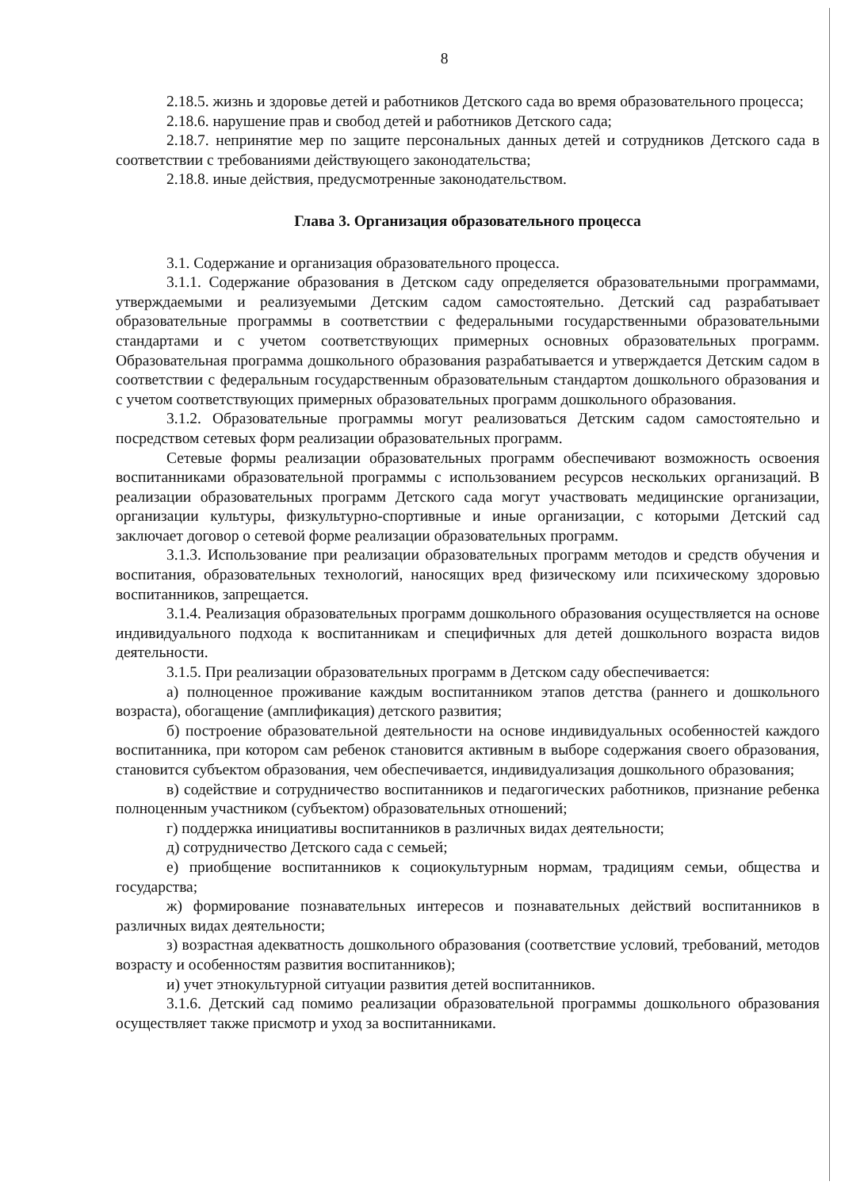8
2.18.5. жизнь и здоровье детей и работников Детского сада во время образовательного процесса;
2.18.6. нарушение прав и свобод детей и работников Детского сада;
2.18.7. непринятие мер по защите персональных данных детей и сотрудников Детского сада в соответствии с требованиями действующего законодательства;
2.18.8. иные действия, предусмотренные законодательством.
Глава 3. Организация образовательного процесса
3.1. Содержание и организация образовательного процесса.
3.1.1. Содержание образования в Детском саду определяется образовательными программами, утверждаемыми и реализуемыми Детским садом самостоятельно. Детский сад разрабатывает образовательные программы в соответствии с федеральными государственными образовательными стандартами и с учетом соответствующих примерных основных образовательных программ. Образовательная программа дошкольного образования разрабатывается и утверждается Детским садом в соответствии с федеральным государственным образовательным стандартом дошкольного образования и с учетом соответствующих примерных образовательных программ дошкольного образования.
3.1.2. Образовательные программы могут реализоваться Детским садом самостоятельно и посредством сетевых форм реализации образовательных программ.
Сетевые формы реализации образовательных программ обеспечивают возможность освоения воспитанниками образовательной программы с использованием ресурсов нескольких организаций. В реализации образовательных программ Детского сада могут участвовать медицинские организации, организации культуры, физкультурно-спортивные и иные организации, с которыми Детский сад заключает договор о сетевой форме реализации образовательных программ.
3.1.3. Использование при реализации образовательных программ методов и средств обучения и воспитания, образовательных технологий, наносящих вред физическому или психическому здоровью воспитанников, запрещается.
3.1.4. Реализация образовательных программ дошкольного образования осуществляется на основе индивидуального подхода к воспитанникам и специфичных для детей дошкольного возраста видов деятельности.
3.1.5. При реализации образовательных программ в Детском саду обеспечивается:
а) полноценное проживание каждым воспитанником этапов детства (раннего и дошкольного возраста), обогащение (амплификация) детского развития;
б) построение образовательной деятельности на основе индивидуальных особенностей каждого воспитанника, при котором сам ребенок становится активным в выборе содержания своего образования, становится субъектом образования, чем обеспечивается, индивидуализация дошкольного образования;
в) содействие и сотрудничество воспитанников и педагогических работников, признание ребенка полноценным участником (субъектом) образовательных отношений;
г) поддержка инициативы воспитанников в различных видах деятельности;
д) сотрудничество Детского сада с семьей;
е) приобщение воспитанников к социокультурным нормам, традициям семьи, общества и государства;
ж) формирование познавательных интересов и познавательных действий воспитанников в различных видах деятельности;
з) возрастная адекватность дошкольного образования (соответствие условий, требований, методов возрасту и особенностям развития воспитанников);
и) учет этнокультурной ситуации развития детей воспитанников.
3.1.6. Детский сад помимо реализации образовательной программы дошкольного образования осуществляет также присмотр и уход за воспитанниками.